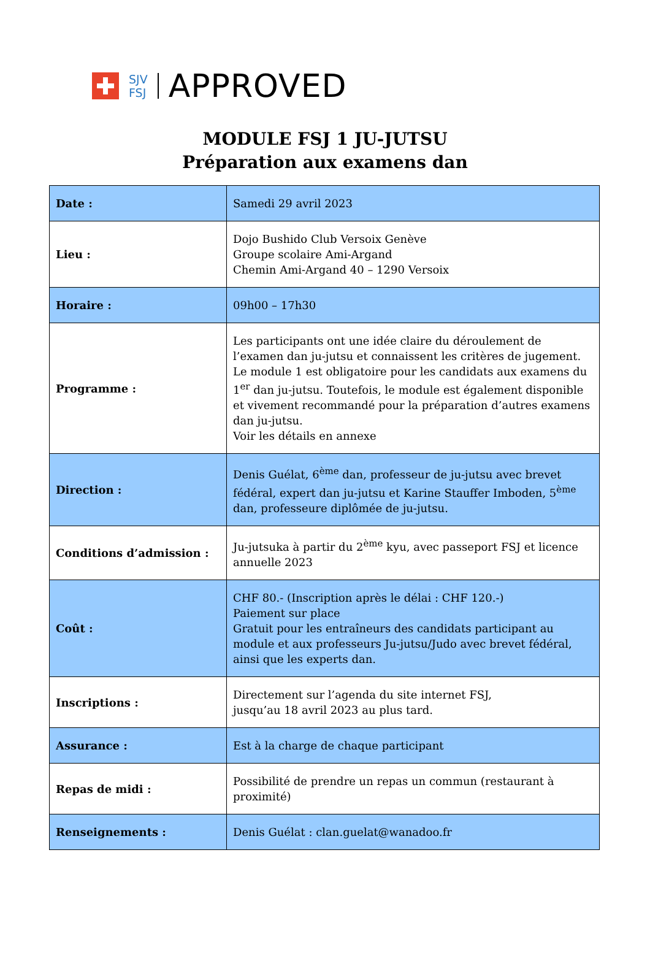SJV
FSJ
APPROVED
MODULE FSJ 1 JU-JUTSU
Préparation aux examens dan
| Date : | Samedi 29 avril 2023 |
| Lieu : | Dojo Bushido Club Versoix Genève Groupe scolaire Ami-Argand Chemin Ami-Argand 40 – 1290 Versoix |
| Horaire : | 09h00 – 17h30 |
| Programme : | Les participants ont une idée claire du déroulement de l’examen dan ju-jutsu et connaissent les critères de jugement. Le module 1 est obligatoire pour les candidats aux examens du 1<sup>er</sup> dan ju-jutsu. Toutefois, le module est également disponible et vivement recommandé pour la préparation d’autres examens dan ju-jutsu. Voir les détails en annexe |
| Direction : | Denis Guélat, 6<sup>ème</sup> dan, professeur de ju-jutsu avec brevet fédéral, expert dan ju-jutsu et Karine Stauffer Imboden, 5<sup>ème</sup> dan, professeure diplômée de ju-jutsu. |
| Conditions d’admission : | Ju-jutsuka à partir du 2<sup>ème</sup> kyu, avec passeport FSJ et licence annuelle 2023 |
| Coût : | CHF 80.- (Inscription après le délai : CHF 120.-) Paiement sur place Gratuit pour les entraîneurs des candidats participant au module et aux professeurs Ju-jutsu/Judo avec brevet fédéral, ainsi que les experts dan. |
| Inscriptions : | Directement sur l’agenda du site internet FSJ, jusqu’au 18 avril 2023 au plus tard. |
| Assurance : | Est à la charge de chaque participant |
| Repas de midi : | Possibilité de prendre un repas un commun (restaurant à proximité) |
| Renseignements : | Denis Guélat : clan.guelat@wanadoo.fr |